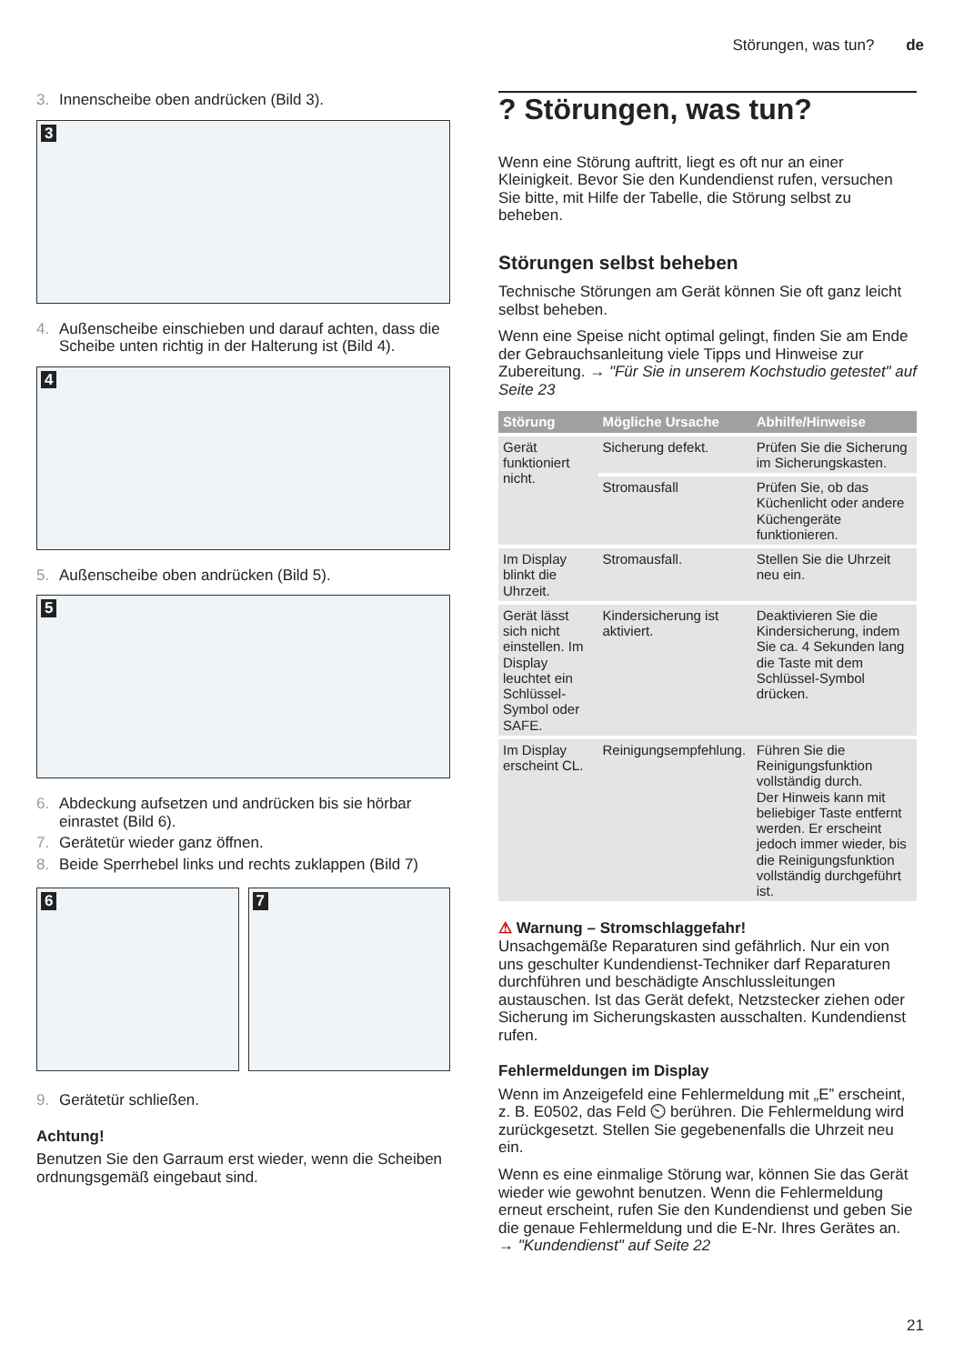Störungen, was tun? de
3. Innenscheibe oben andrücken (Bild 3).
3
4. Außenscheibe einschieben und darauf achten, dass die Scheibe unten richtig in der Halterung ist (Bild 4).
4
5. Außenscheibe oben andrücken (Bild 5).
5
6. Abdeckung aufsetzen und andrücken bis sie hörbar einrastet (Bild 6).
7. Gerätetür wieder ganz öffnen.
8. Beide Sperrhebel links und rechts zuklappen (Bild 7)
6
7
9. Gerätetür schließen.
Achtung!
Benutzen Sie den Garraum erst wieder, wenn die Scheiben ordnungsgemäß eingebaut sind.
? Störungen, was tun?
Wenn eine Störung auftritt, liegt es oft nur an einer Kleinigkeit. Bevor Sie den Kundendienst rufen, versuchen Sie bitte, mit Hilfe der Tabelle, die Störung selbst zu beheben.
Störungen selbst beheben
Technische Störungen am Gerät können Sie oft ganz leicht selbst beheben.
Wenn eine Speise nicht optimal gelingt, finden Sie am Ende der Gebrauchsanleitung viele Tipps und Hinweise zur Zubereitung. → "Für Sie in unserem Kochstudio getestet" auf Seite 23
| Störung | Mögliche Ursache | Abhilfe/Hinweise |
| --- | --- | --- |
| Gerät funktioniert nicht. | Sicherung defekt. | Prüfen Sie die Sicherung im Sicherungskasten. |
| | Stromausfall | Prüfen Sie, ob das Küchenlicht oder andere Küchengeräte funktionieren. |
| Im Display blinkt die Uhrzeit. | Stromausfall. | Stellen Sie die Uhrzeit neu ein. |
| Gerät lässt sich nicht einstellen. Im Display leuchtet ein Schlüssel-Symbol oder SAFE. | Kindersicherung ist aktiviert. | Deaktivieren Sie die Kindersicherung, indem Sie ca. 4 Sekunden lang die Taste mit dem Schlüssel-Symbol drücken. |
| Im Display erscheint CL. | Reinigungsempfehlung. | Führen Sie die Reinigungsfunktion vollständig durch. Der Hinweis kann mit beliebiger Taste entfernt werden. Er erscheint jedoch immer wieder, bis die Reinigungsfunktion vollständig durchgeführt ist. |
⚠ Warnung – Stromschlaggefahr!
Unsachgemäße Reparaturen sind gefährlich. Nur ein von uns geschulter Kundendienst-Techniker darf Reparaturen durchführen und beschädigte Anschlussleitungen austauschen. Ist das Gerät defekt, Netzstecker ziehen oder Sicherung im Sicherungskasten ausschalten. Kundendienst rufen.
Fehlermeldungen im Display
Wenn im Anzeigefeld eine Fehlermeldung mit „E” erscheint, z. B. E0502, das Feld ⏲ berühren. Die Fehlermeldung wird zurückgesetzt. Stellen Sie gegebenenfalls die Uhrzeit neu ein.
Wenn es eine einmalige Störung war, können Sie das Gerät wieder wie gewohnt benutzen. Wenn die Fehlermeldung erneut erscheint, rufen Sie den Kundendienst und geben Sie die genaue Fehlermeldung und die E-Nr. Ihres Gerätes an.
→ "Kundendienst" auf Seite 22
21